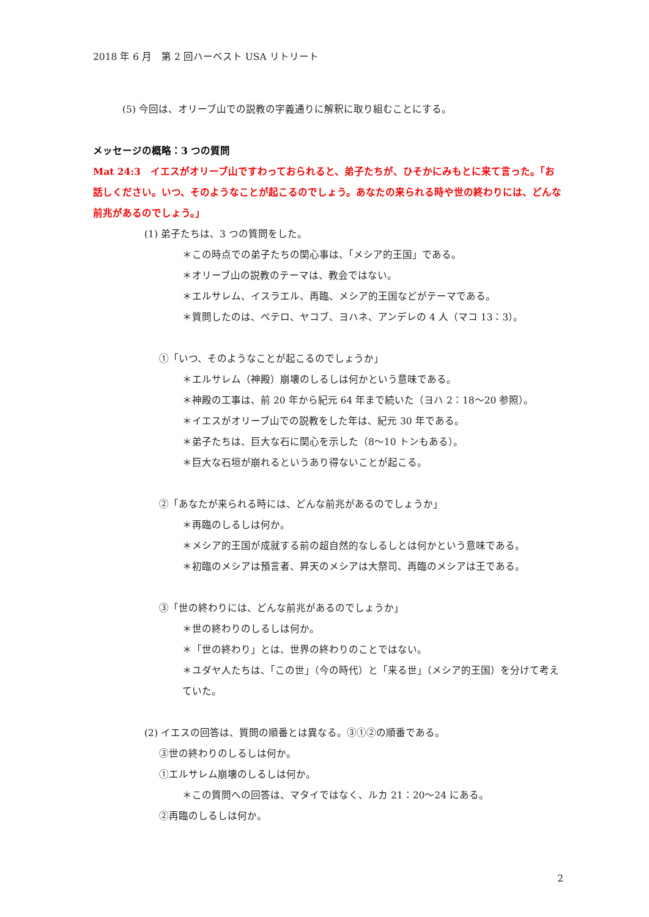2018 年 6 月　第 2 回ハーベスト USA リトリート
(5) 今回は、オリーブ山での説教の字義通りに解釈に取り組むことにする。
メッセージの概略：3 つの質問
Mat 24:3　イエスがオリーブ山ですわっておられると、弟子たちが、ひそかにみもとに来て言った。「お話しください。いつ、そのようなことが起こるのでしょう。あなたの来られる時や世の終わりには、どんな前兆があるのでしょう。」
(1) 弟子たちは、3 つの質問をした。
＊この時点での弟子たちの関心事は、「メシア的王国」である。
＊オリーブ山の説教のテーマは、教会ではない。
＊エルサレム、イスラエル、再臨、メシア的王国などがテーマである。
＊質問したのは、ペテロ、ヤコブ、ヨハネ、アンデレの 4 人（マコ 13：3）。
①「いつ、そのようなことが起こるのでしょうか」
＊エルサレム（神殿）崩壊のしるしは何かという意味である。
＊神殿の工事は、前 20 年から紀元 64 年まで続いた（ヨハ 2：18～20 参照）。
＊イエスがオリーブ山での説教をした年は、紀元 30 年である。
＊弟子たちは、巨大な石に関心を示した（8～10 トンもある）。
＊巨大な石垣が崩れるというあり得ないことが起こる。
②「あなたが来られる時には、どんな前兆があるのでしょうか」
＊再臨のしるしは何か。
＊メシア的王国が成就する前の超自然的なしるしとは何かという意味である。
＊初臨のメシアは預言者、昇天のメシアは大祭司、再臨のメシアは王である。
③「世の終わりには、どんな前兆があるのでしょうか」
＊世の終わりのしるしは何か。
＊「世の終わり」とは、世界の終わりのことではない。
＊ユダヤ人たちは、「この世」（今の時代）と「来る世」（メシア的王国）を分けて考えていた。
(2) イエスの回答は、質問の順番とは異なる。③①②の順番である。
③世の終わりのしるしは何か。
①エルサレム崩壊のしるしは何か。
＊この質問への回答は、マタイではなく、ルカ 21：20～24 にある。
②再臨のしるしは何か。
2